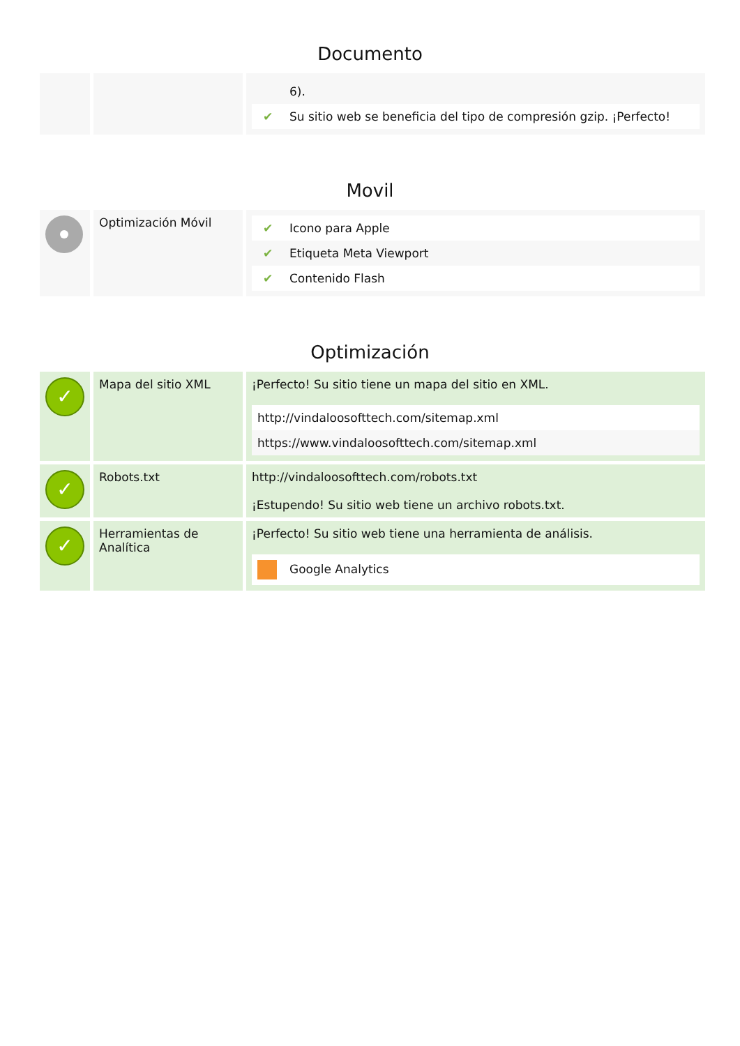Documento
| | | / / 6). / / ✔ / Su sitio web se beneficia del tipo de compresión gzip. ¡Perfecto! / |
Movil
| | Optimización Móvil | / ✔ / Icono para Apple / / ✔ / Etiqueta Meta Viewport / / ✔ / Contenido Flash / |
Optimización
| ✓ | Mapa del sitio XML | ¡Perfecto! Su sitio tiene un mapa del sitio en XML. / http://vindaloosofttech.com/sitemap.xml / / https://www.vindaloosofttech.com/sitemap.xml / |
| ✓ | Robots.txt | http://vindaloosofttech.com/robots.txt ¡Estupendo! Su sitio web tiene un archivo robots.txt. |
| ✓ | Herramientas de Analítica | ¡Perfecto! Su sitio web tiene una herramienta de análisis. / Google Analytics / |